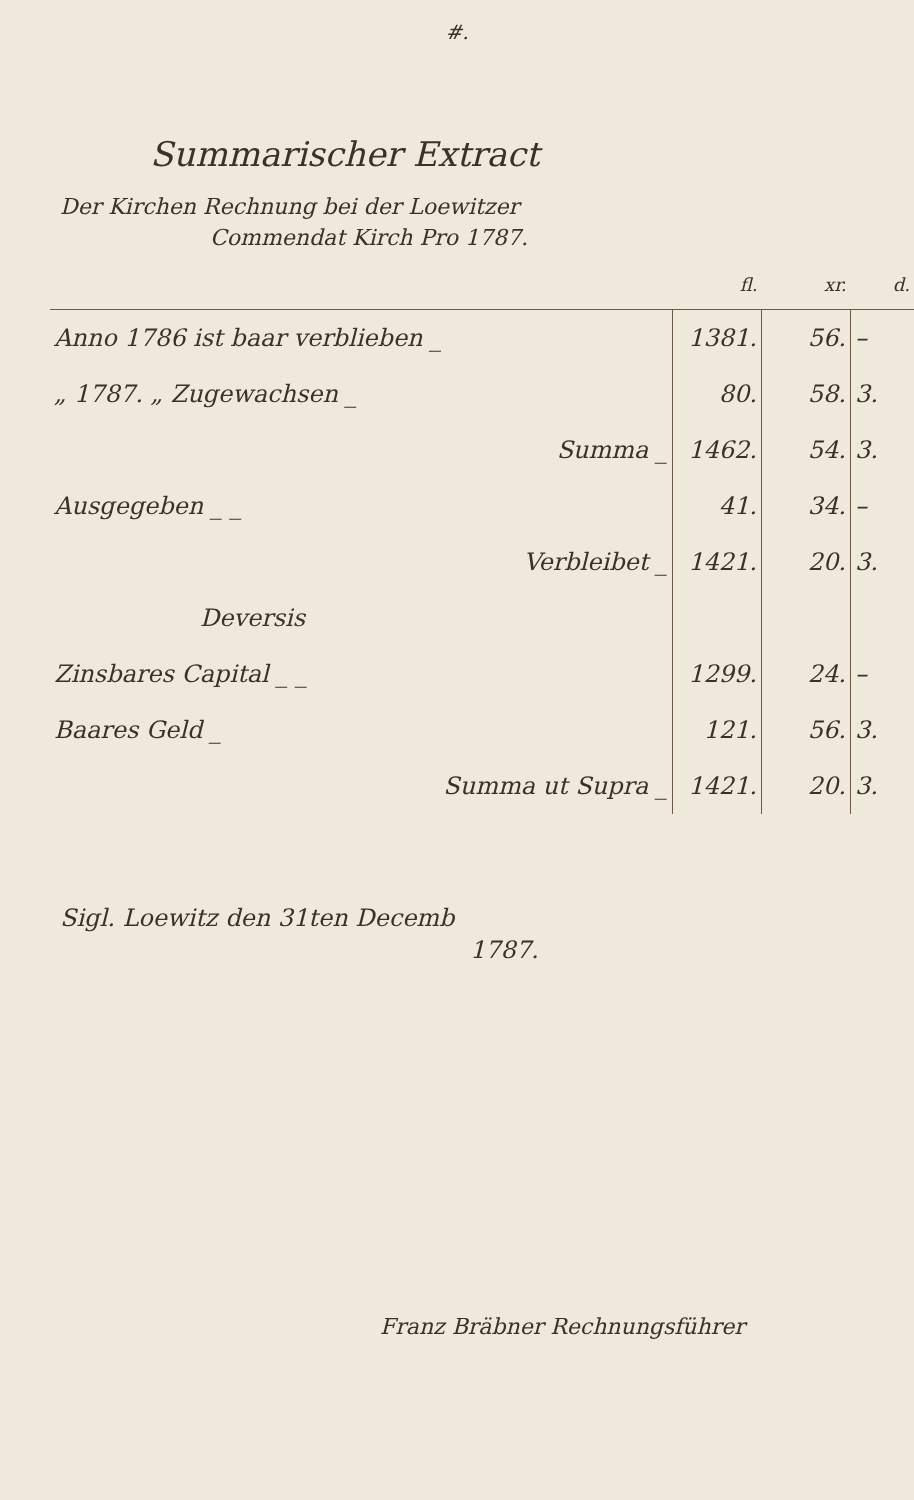#.
Summarischer Extract
Der Kirchen Rechnung bei der Loewitzer
Commendat Kirch Pro 1787.
| | fl. | xr. | d. |
| --- | --- | --- | --- |
| Anno 1786 ist baar verblieben _ | 1381. | 56. | – |
| „ 1787. „ Zugewachsen _ | 80. | 58. | 3. |
| Summa _ | 1462. | 54. | 3. |
| Ausgegeben _ _ | 41. | 34. | – |
| Verbleibet _ | 1421. | 20. | 3. |
| Deversis | | | |
| Zinsbares Capital _ _ | 1299. | 24. | – |
| Baares Geld _ | 121. | 56. | 3. |
| Summa ut Supra _ | 1421. | 20. | 3. |
Sigl. Loewitz den 31ten Decemb
1787.
Franz Bräbner Rechnungsführer